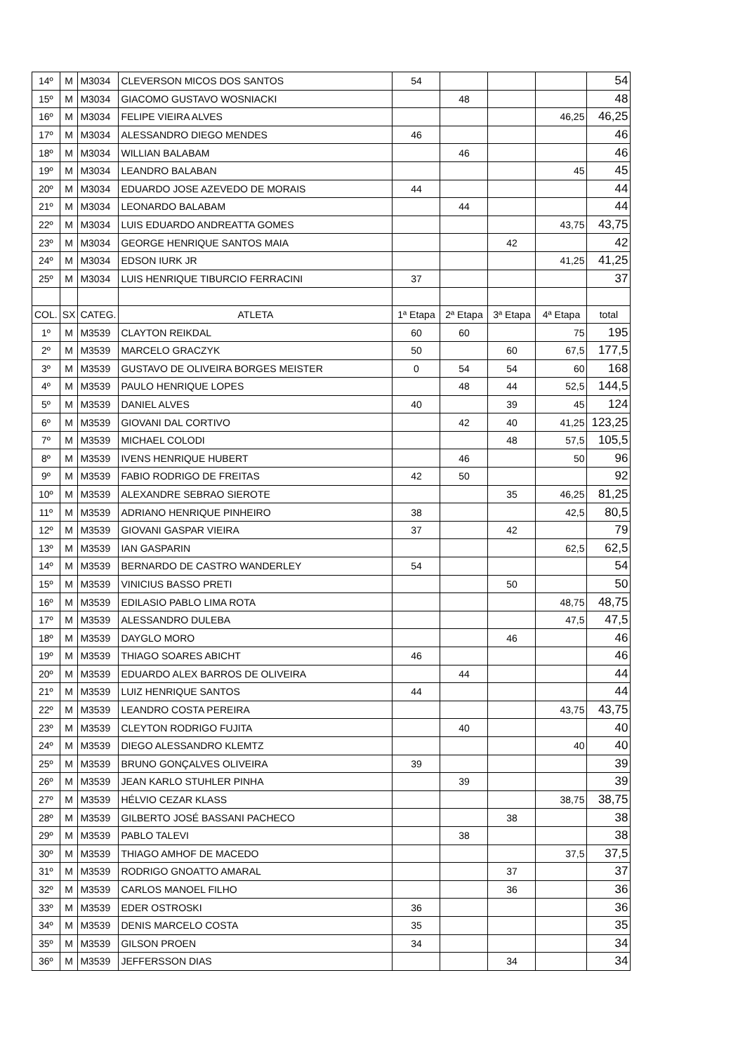| 14º | M | M3034 | CLEVERSON MICOS DOS SANTOS | 54 | | | | 54 |
| 15º | M | M3034 | GIACOMO GUSTAVO WOSNIACKI | | 48 | | | 48 |
| 16º | M | M3034 | FELIPE VIEIRA ALVES | | | | 46,25 | 46,25 |
| 17º | M | M3034 | ALESSANDRO DIEGO MENDES | 46 | | | | 46 |
| 18º | M | M3034 | WILLIAN BALABAM | | 46 | | | 46 |
| 19º | M | M3034 | LEANDRO BALABAN | | | | 45 | 45 |
| 20º | M | M3034 | EDUARDO JOSE AZEVEDO DE MORAIS | 44 | | | | 44 |
| 21º | M | M3034 | LEONARDO BALABAM | | 44 | | | 44 |
| 22º | M | M3034 | LUIS EDUARDO ANDREATTA GOMES | | | | 43,75 | 43,75 |
| 23º | M | M3034 | GEORGE HENRIQUE SANTOS MAIA | | | 42 | | 42 |
| 24º | M | M3034 | EDSON IURK JR | | | | 41,25 | 41,25 |
| 25º | M | M3034 | LUIS HENRIQUE TIBURCIO FERRACINI | 37 | | | | 37 |
| COL. | SX | CATEG. | ATLETA | 1ª Etapa | 2ª Etapa | 3ª Etapa | 4ª Etapa | total |
| 1º | M | M3539 | CLAYTON REIKDAL | 60 | 60 | | 75 | 195 |
| 2º | M | M3539 | MARCELO GRACZYK | 50 | | 60 | 67,5 | 177,5 |
| 3º | M | M3539 | GUSTAVO DE OLIVEIRA BORGES MEISTER | 0 | 54 | 54 | 60 | 168 |
| 4º | M | M3539 | PAULO HENRIQUE LOPES | | 48 | 44 | 52,5 | 144,5 |
| 5º | M | M3539 | DANIEL ALVES | 40 | | 39 | 45 | 124 |
| 6º | M | M3539 | GIOVANI DAL CORTIVO | | 42 | 40 | 41,25 | 123,25 |
| 7º | M | M3539 | MICHAEL COLODI | | | 48 | 57,5 | 105,5 |
| 8º | M | M3539 | IVENS HENRIQUE HUBERT | | 46 | | 50 | 96 |
| 9º | M | M3539 | FABIO RODRIGO DE FREITAS | 42 | 50 | | | 92 |
| 10º | M | M3539 | ALEXANDRE SEBRAO SIEROTE | | | 35 | 46,25 | 81,25 |
| 11º | M | M3539 | ADRIANO HENRIQUE PINHEIRO | 38 | | | 42,5 | 80,5 |
| 12º | M | M3539 | GIOVANI GASPAR VIEIRA | 37 | | 42 | | 79 |
| 13º | M | M3539 | IAN GASPARIN | | | | 62,5 | 62,5 |
| 14º | M | M3539 | BERNARDO DE CASTRO WANDERLEY | 54 | | | | 54 |
| 15º | M | M3539 | VINICIUS BASSO PRETI | | | 50 | | 50 |
| 16º | M | M3539 | EDILASIO PABLO LIMA ROTA | | | | 48,75 | 48,75 |
| 17º | M | M3539 | ALESSANDRO DULEBA | | | | 47,5 | 47,5 |
| 18º | M | M3539 | DAYGLO MORO | | | 46 | | 46 |
| 19º | M | M3539 | THIAGO SOARES ABICHT | 46 | | | | 46 |
| 20º | M | M3539 | EDUARDO ALEX BARROS DE OLIVEIRA | | 44 | | | 44 |
| 21º | M | M3539 | LUIZ HENRIQUE SANTOS | 44 | | | | 44 |
| 22º | M | M3539 | LEANDRO COSTA PEREIRA | | | | 43,75 | 43,75 |
| 23º | M | M3539 | CLEYTON RODRIGO FUJITA | | 40 | | | 40 |
| 24º | M | M3539 | DIEGO ALESSANDRO KLEMTZ | | | | 40 | 40 |
| 25º | M | M3539 | BRUNO GONÇALVES OLIVEIRA | 39 | | | | 39 |
| 26º | M | M3539 | JEAN KARLO STUHLER PINHA | | 39 | | | 39 |
| 27º | M | M3539 | HÉLVIO CEZAR KLASS | | | | 38,75 | 38,75 |
| 28º | M | M3539 | GILBERTO JOSÉ BASSANI PACHECO | | | 38 | | 38 |
| 29º | M | M3539 | PABLO TALEVI | | 38 | | | 38 |
| 30º | M | M3539 | THIAGO AMHOF DE MACEDO | | | | 37,5 | 37,5 |
| 31º | M | M3539 | RODRIGO GNOATTO AMARAL | | | 37 | | 37 |
| 32º | M | M3539 | CARLOS MANOEL FILHO | | | 36 | | 36 |
| 33º | M | M3539 | EDER OSTROSKI | 36 | | | | 36 |
| 34º | M | M3539 | DENIS MARCELO COSTA | 35 | | | | 35 |
| 35º | M | M3539 | GILSON PROEN | 34 | | | | 34 |
| 36º | M | M3539 | JEFFERSSON DIAS | | | 34 | | 34 |